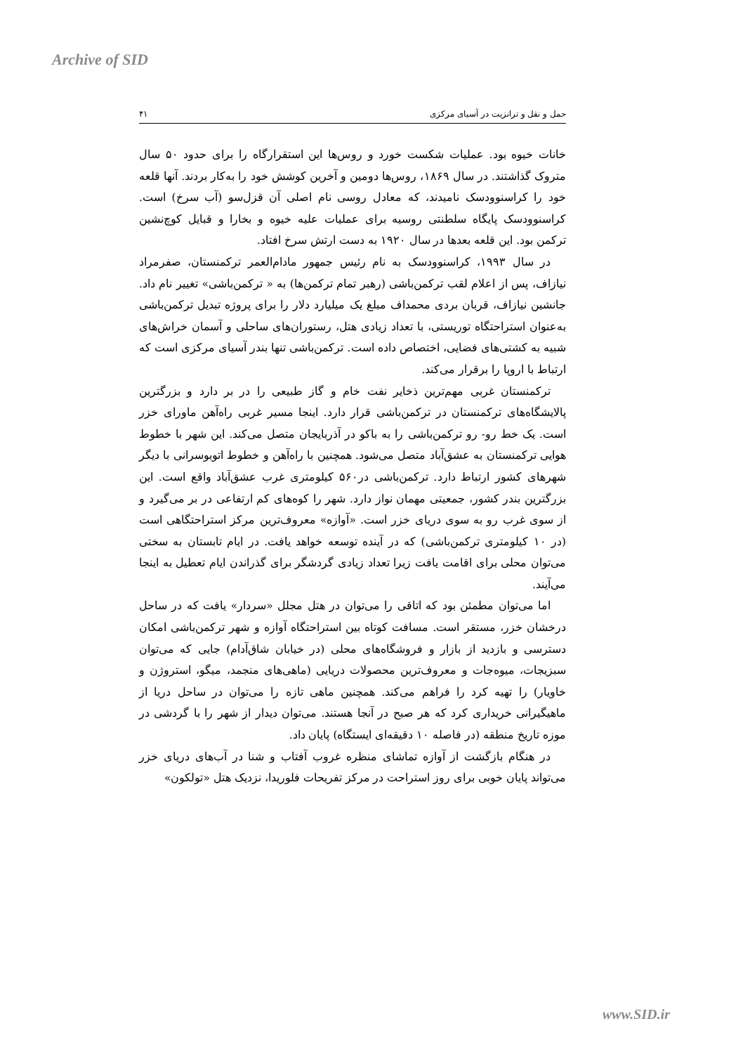Archive of SID
حمل و نقل و ترانزیت در آسیای مرکزی ۴۱
خانات خیوه بود. عملیات شکست خورد و روس‌ها این استقرارگاه را برای حدود ۵۰ سال متروک گذاشتند. در سال ۱۸۶۹، روس‌ها دومین و آخرین کوشش خود را به‌کار بردند. آنها قلعه خود را کراسنوودسک نامیدند، که معادل روسی نام اصلی آن قزل‌سو (آب سرخ) است. کراسنوودسک پایگاه سلطنتی روسیه برای عملیات علیه خیوه و بخارا و قبایل کوچ‌نشین ترکمن بود. این قلعه بعدها در سال ۱۹۲۰ به دست ارتش سرخ افتاد.
در سال ۱۹۹۳، کراسنوودسک به نام رئیس جمهور مادام‌العمر ترکمنستان، صفرمراد نیازاف، پس از اعلام لقب ترکمن‌باشی (رهبر تمام ترکمن‌ها) به « ترکمن‌باشی» تغییر نام داد. جانشین نیازاف، قربان بردی محمداف مبلغ یک میلیارد دلار را برای پروژه تبدیل ترکمن‌باشی به‌عنوان استراحتگاه توریستی، با تعداد زیادی هتل، رستوران‌های ساحلی و آسمان خراش‌های شبیه به کشتی‌های فضایی، اختصاص داده است. ترکمن‌باشی تنها بندر آسیای مرکزی است که ارتباط با اروپا را برقرار می‌کند.
ترکمنستان غربی مهم‌ترین ذخایر نفت خام و گاز طبیعی را در بر دارد و بزرگترین پالایشگاه‌های ترکمنستان در ترکمن‌باشی قرار دارد. اینجا مسیر غربی راه‌آهن ماورای خزر است. یک خط رو- رو ترکمن‌باشی را به باکو در آذربایجان متصل می‌کند. این شهر با خطوط هوایی ترکمنستان به عشق‌آباد متصل می‌شود. همچنین با راه‌آهن و خطوط اتوبوسرانی با دیگر شهرهای کشور ارتباط دارد. ترکمن‌باشی در۵۶۰ کیلومتری غرب عشق‌آباد واقع است. این بزرگترین بندر کشور، جمعیتی مهمان نواز دارد. شهر را کوه‌های کم ارتفاعی در بر می‌گیرد و از سوی غرب رو به سوی دریای خزر است. «آوازه» معروف‌ترین مرکز استراحتگاهی است (در ۱۰ کیلومتری ترکمن‌باشی) که در آینده توسعه خواهد یافت. در ایام تابستان به سختی می‌توان محلی برای اقامت یافت زیرا تعداد زیادی گردشگر برای گذراندن ایام تعطیل به اینجا می‌آیند.
اما می‌توان مطمئن بود که اتاقی را می‌توان در هتل مجلل «سردار» یافت که در ساحل درخشان خزر، مستقر است. مسافت کوتاه بین استراحتگاه آوازه و شهر ترکمن‌باشی امکان دسترسی و بازدید از بازار و فروشگاه‌های محلی (در خیابان شاق‌آدام) جایی که می‌توان سبزیجات، میوه‌جات و معروف‌ترین محصولات دریایی (ماهی‌های منجمد، میگو، استروژن و خاویار) را تهیه کرد را فراهم می‌کند. همچنین ماهی تازه را می‌توان در ساحل دریا از ماهیگیرانی خریداری کرد که هر صبح در آنجا هستند. می‌توان دیدار از شهر را با گردشی در موزه تاریخ منطقه (در فاصله ۱۰ دقیقه‌ای ایستگاه) پایان داد.
در هنگام بازگشت از آوازه تماشای منظره غروب آفتاب و شنا در آب‌های دریای خزر می‌تواند پایان خوبی برای روز استراحت در مرکز تفریحات فلوریدا، نزدیک هتل «تولکون»
www.SID.ir